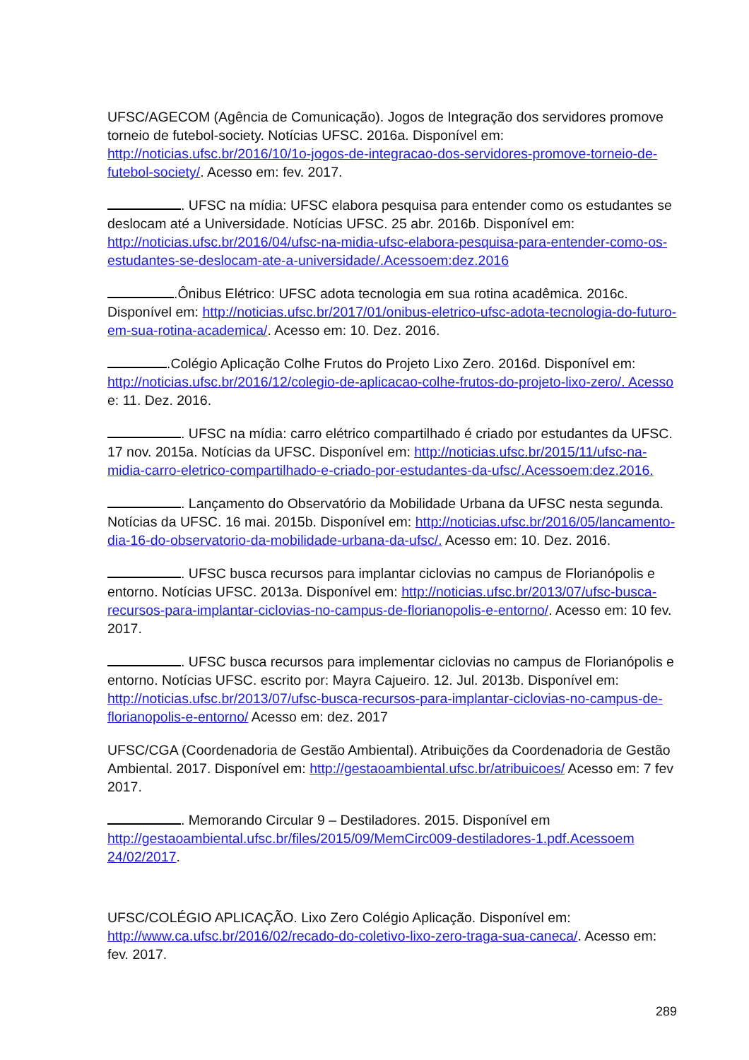UFSC/AGECOM (Agência de Comunicação). Jogos de Integração dos servidores promove torneio de futebol-society. Notícias UFSC. 2016a. Disponível em: http://noticias.ufsc.br/2016/10/1o-jogos-de-integracao-dos-servidores-promove-torneio-de-futebol-society/. Acesso em: fev. 2017.
. UFSC na mídia: UFSC elabora pesquisa para entender como os estudantes se deslocam até a Universidade. Notícias UFSC. 25 abr. 2016b. Disponível em: http://noticias.ufsc.br/2016/04/ufsc-na-midia-ufsc-elabora-pesquisa-para-entender-como-os-estudantes-se-deslocam-ate-a-universidade/.Acessoem:dez.2016
.Ônibus Elétrico: UFSC adota tecnologia em sua rotina acadêmica. 2016c. Disponível em: http://noticias.ufsc.br/2017/01/onibus-eletrico-ufsc-adota-tecnologia-do-futuro-em-sua-rotina-academica/. Acesso em: 10. Dez. 2016.
.Colégio Aplicação Colhe Frutos do Projeto Lixo Zero. 2016d. Disponível em: http://noticias.ufsc.br/2016/12/colegio-de-aplicacao-colhe-frutos-do-projeto-lixo-zero/. Acesso e: 11. Dez. 2016.
. UFSC na mídia: carro elétrico compartilhado é criado por estudantes da UFSC. 17 nov. 2015a. Notícias da UFSC. Disponível em: http://noticias.ufsc.br/2015/11/ufsc-na-midia-carro-eletrico-compartilhado-e-criado-por-estudantes-da-ufsc/.Acessoem:dez.2016.
. Lançamento do Observatório da Mobilidade Urbana da UFSC nesta segunda. Notícias da UFSC. 16 mai. 2015b. Disponível em: http://noticias.ufsc.br/2016/05/lancamento-dia-16-do-observatorio-da-mobilidade-urbana-da-ufsc/. Acesso em: 10. Dez. 2016.
. UFSC busca recursos para implantar ciclovias no campus de Florianópolis e entorno. Notícias UFSC. 2013a. Disponível em: http://noticias.ufsc.br/2013/07/ufsc-busca-recursos-para-implantar-ciclovias-no-campus-de-florianopolis-e-entorno/. Acesso em: 10 fev. 2017.
. UFSC busca recursos para implementar ciclovias no campus de Florianópolis e entorno. Notícias UFSC. escrito por: Mayra Cajueiro. 12. Jul. 2013b. Disponível em: http://noticias.ufsc.br/2013/07/ufsc-busca-recursos-para-implantar-ciclovias-no-campus-de-florianopolis-e-entorno/ Acesso em: dez. 2017
UFSC/CGA (Coordenadoria de Gestão Ambiental). Atribuições da Coordenadoria de Gestão Ambiental. 2017. Disponível em: http://gestaoambiental.ufsc.br/atribuicoes/ Acesso em: 7 fev 2017.
. Memorando Circular 9 – Destiladores. 2015. Disponível em http://gestaoambiental.ufsc.br/files/2015/09/MemCirc009-destiladores-1.pdf.Acessoem 24/02/2017.
UFSC/COLÉGIO APLICAÇÃO. Lixo Zero Colégio Aplicação. Disponível em: http://www.ca.ufsc.br/2016/02/recado-do-coletivo-lixo-zero-traga-sua-caneca/. Acesso em: fev. 2017.
289